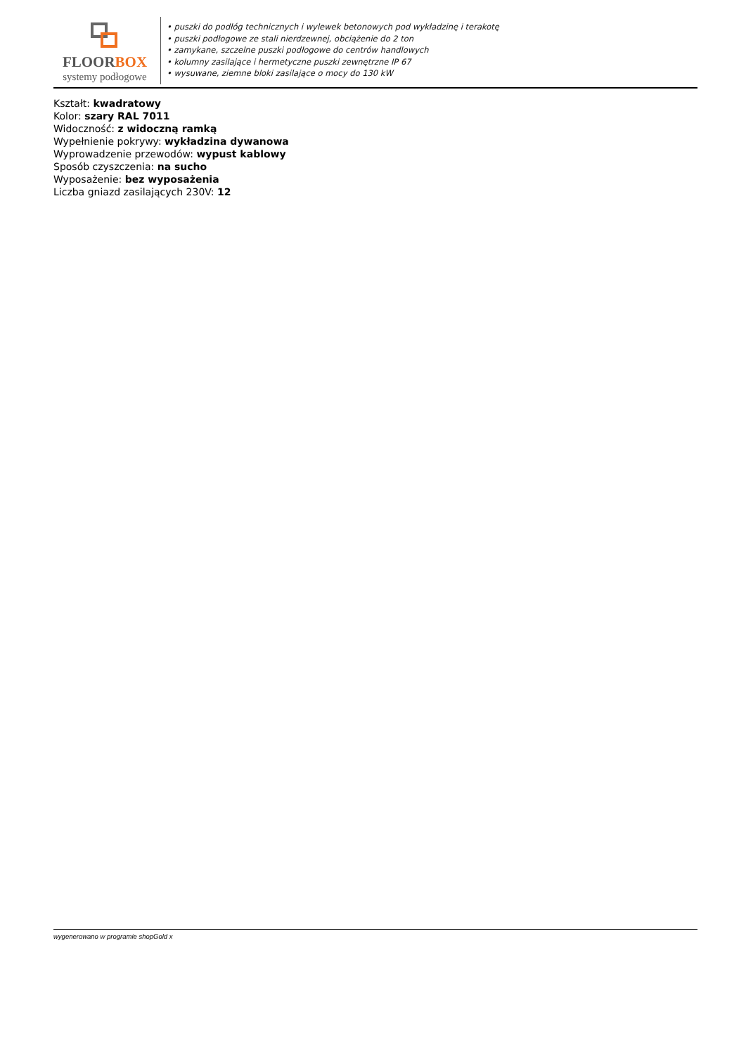FLOORBOX
systemy podłogowe
• puszki do podłóg technicznych i wylewek betonowych pod wykładzinę i terakotę
• puszki podłogowe ze stali nierdzewnej, obciążenie do 2 ton
• zamykane, szczelne puszki podłogowe do centrów handlowych
• kolumny zasilające i hermetyczne puszki zewnętrzne IP 67
• wysuwane, ziemne bloki zasilające o mocy do 130 kW
Kształt: kwadratowy
Kolor: szary RAL 7011
Widoczność: z widoczną ramką
Wypełnienie pokrywy: wykładzina dywanowa
Wyprowadzenie przewodów: wypust kablowy
Sposób czyszczenia: na sucho
Wyposażenie: bez wyposażenia
Liczba gniazd zasilających 230V: 12
wygenerowano w programie shopGold x